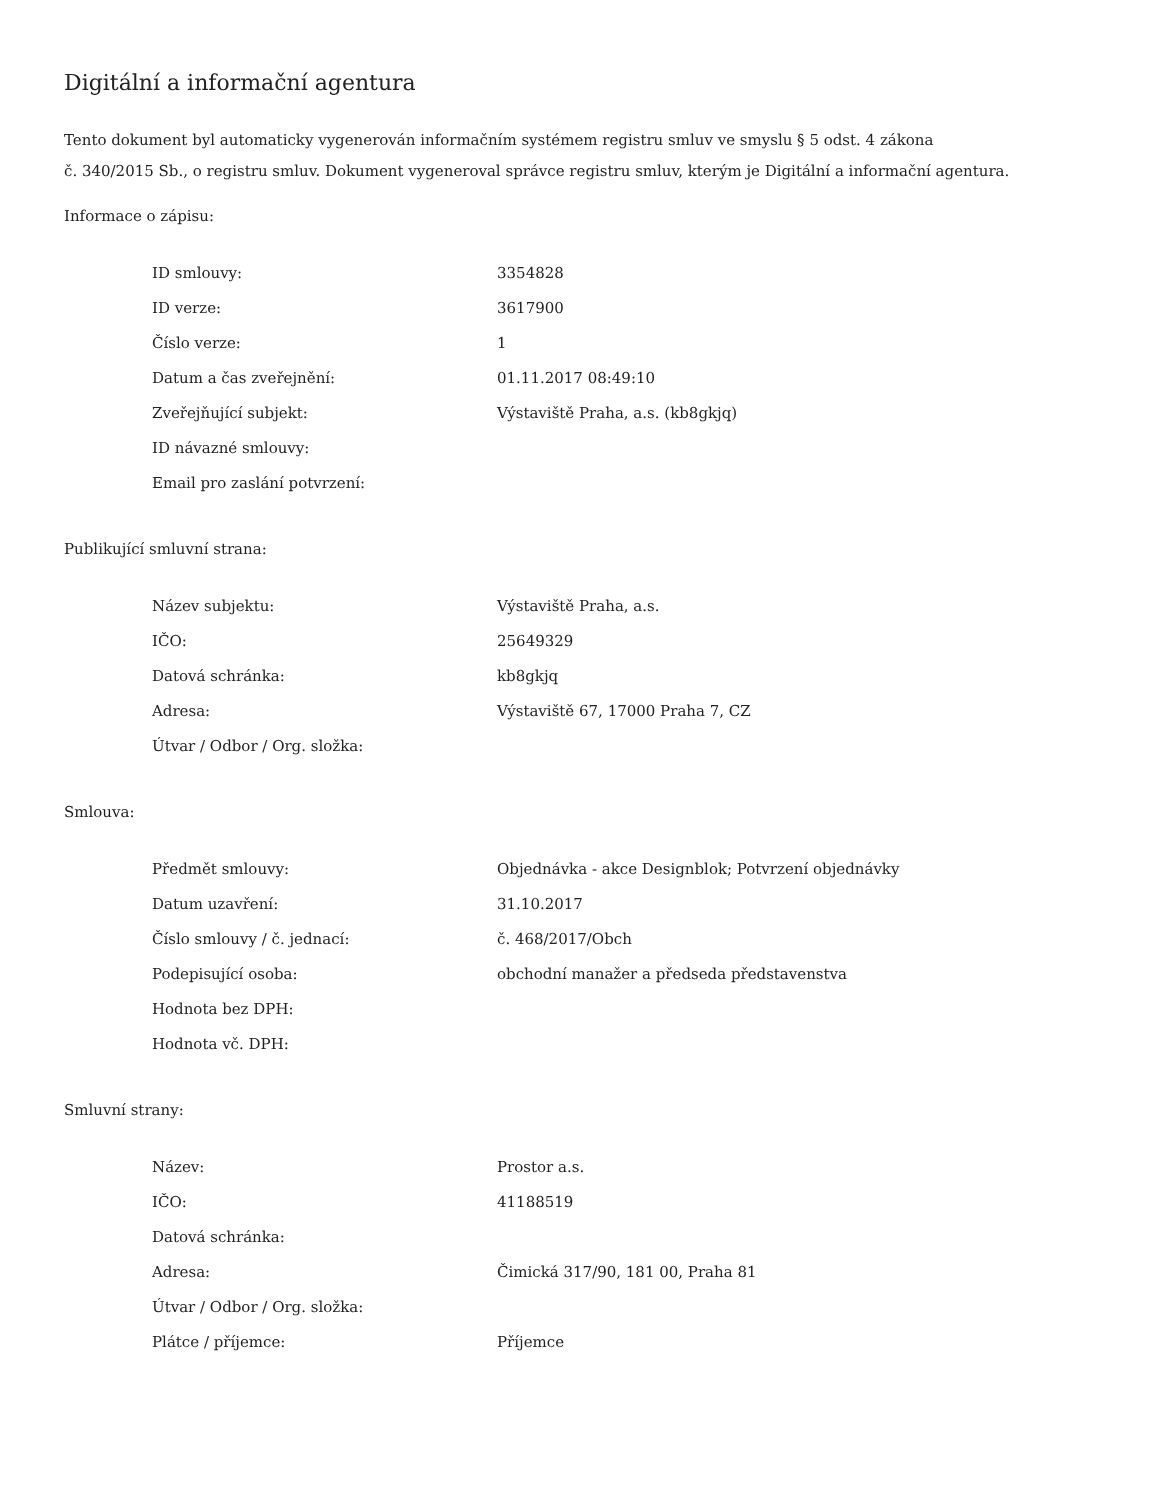Digitální a informační agentura
Tento dokument byl automaticky vygenerován informačním systémem registru smluv ve smyslu § 5 odst. 4 zákona
č. 340/2015 Sb., o registru smluv. Dokument vygeneroval správce registru smluv, kterým je Digitální a informační agentura.
Informace o zápisu:
| ID smlouvy: | 3354828 |
| ID verze: | 3617900 |
| Číslo verze: | 1 |
| Datum a čas zveřejnění: | 01.11.2017 08:49:10 |
| Zveřejňující subjekt: | Výstaviště Praha, a.s. (kb8gkjq) |
| ID návazné smlouvy: | |
| Email pro zaslání potvrzení: | |
Publikující smluvní strana:
| Název subjektu: | Výstaviště Praha, a.s. |
| IČO: | 25649329 |
| Datová schránka: | kb8gkjq |
| Adresa: | Výstaviště 67, 17000 Praha 7, CZ |
| Útvar / Odbor / Org. složka: | |
Smlouva:
| Předmět smlouvy: | Objednávka - akce Designblok; Potvrzení objednávky |
| Datum uzavření: | 31.10.2017 |
| Číslo smlouvy / č. jednací: | č. 468/2017/Obch |
| Podepisující osoba: | obchodní manažer a předseda představenstva |
| Hodnota bez DPH: | |
| Hodnota vč. DPH: | |
Smluvní strany:
| Název: | Prostor a.s. |
| IČO: | 41188519 |
| Datová schránka: | |
| Adresa: | Čimická 317/90, 181 00, Praha 81 |
| Útvar / Odbor / Org. složka: | |
| Plátce / příjemce: | Příjemce |